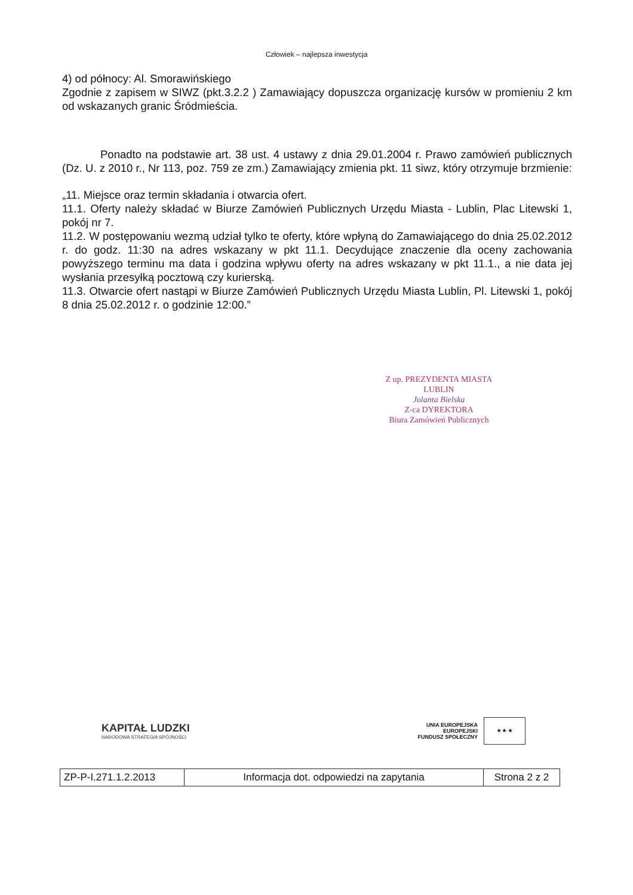Człowiek – najlepsza inwestycja
4) od północy: Al. Smorawińskiego
Zgodnie z zapisem w SIWZ (pkt.3.2.2 ) Zamawiający dopuszcza organizację kursów w promieniu 2 km od wskazanych granic Śródmieścia.
Ponadto na podstawie art. 38 ust. 4 ustawy z dnia 29.01.2004 r. Prawo zamówień publicznych (Dz. U. z 2010 r., Nr 113, poz. 759 ze zm.) Zamawiający zmienia pkt. 11 siwz, który otrzymuje brzmienie:
„11. Miejsce oraz termin składania i otwarcia ofert.
11.1. Oferty należy składać w Biurze Zamówień Publicznych Urzędu Miasta - Lublin, Plac Litewski 1, pokój nr 7.
11.2. W postępowaniu wezmą udział tylko te oferty, które wpłyną do Zamawiającego do dnia 25.02.2012 r. do godz. 11:30 na adres wskazany w pkt 11.1. Decydujące znaczenie dla oceny zachowania powyższego terminu ma data i godzina wpływu oferty na adres wskazany w pkt 11.1., a nie data jej wysłania przesyłką pocztową czy kurierską.
11.3. Otwarcie ofert nastąpi w Biurze Zamówień Publicznych Urzędu Miasta Lublin, Pl. Litewski 1, pokój 8 dnia 25.02.2012 r. o godzinie 12:00.”
Z up. PREZYDENTA MIASTA LUBLIN
Jolanta Bielska
Z-ca DYREKTORA
Biura Zamówień Publicznych
KAPITAŁ LUDZKI
NARODOWA STRATEGIA SPÓJNOŚCI
UNIA EUROPEJSKA
EUROPEJSKI
FUNDUSZ SPOŁECZNY
★ ★ ★
| ZP-P-I.271.1.2.2013 | Informacja dot. odpowiedzi na zapytania | Strona 2 z 2 |